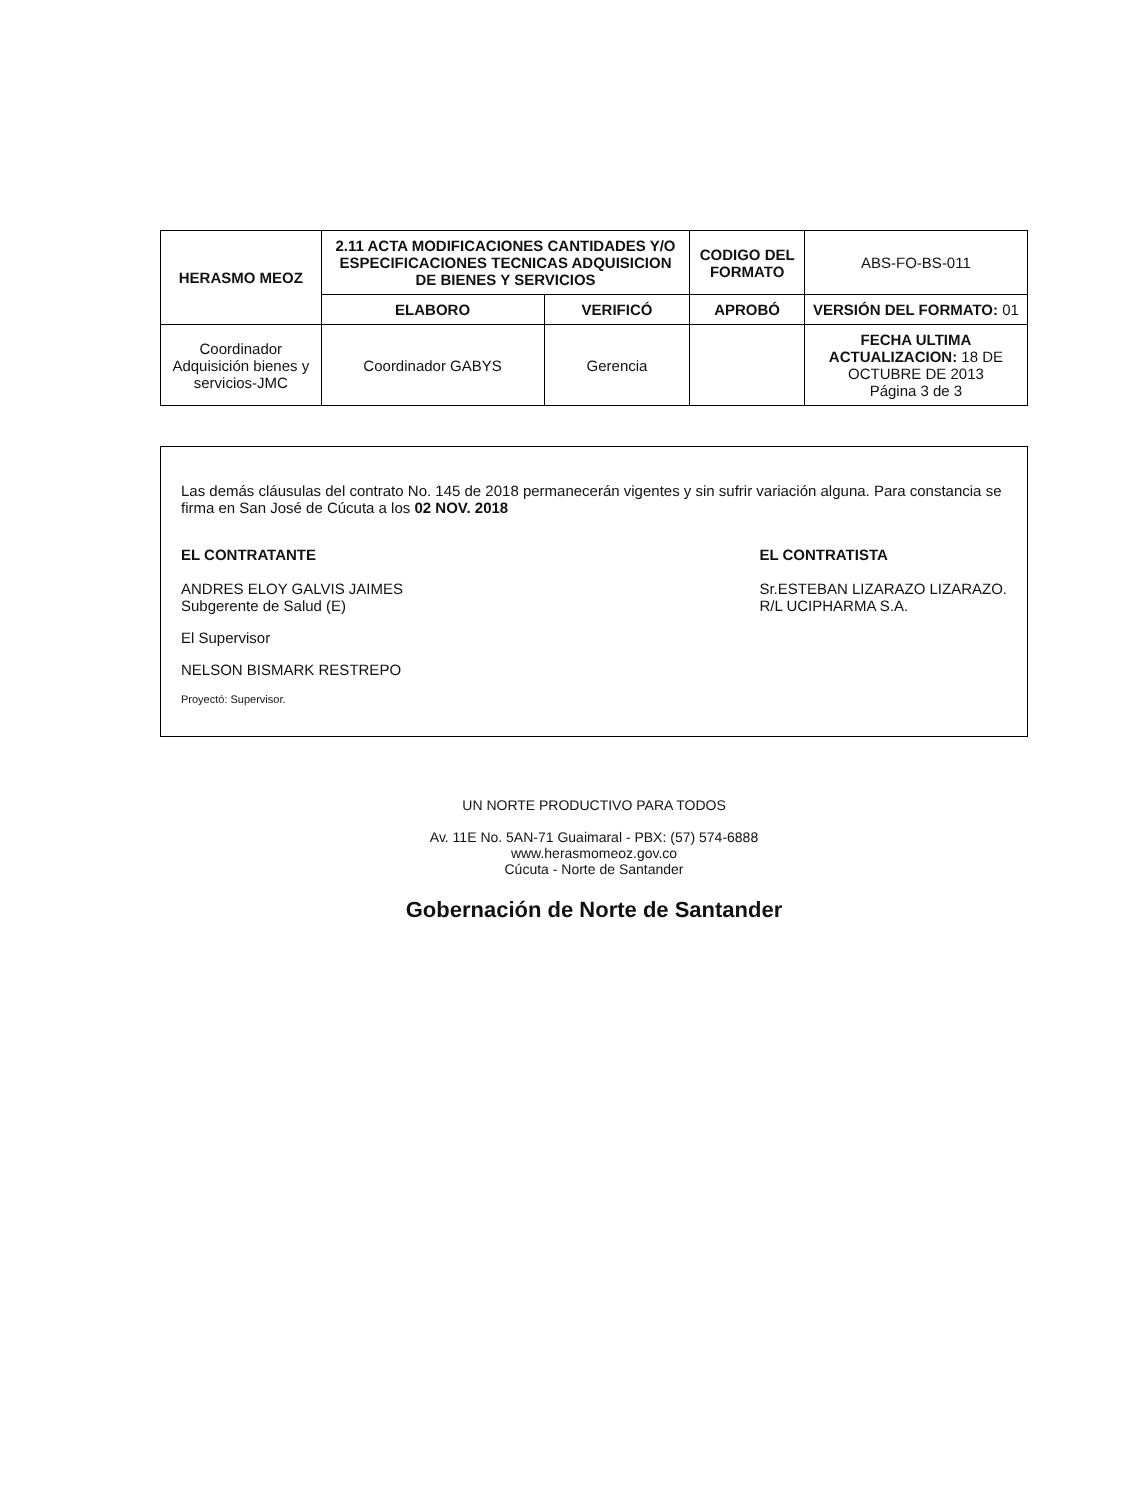| HERASMO MEOZ | 2.11 ACTA MODIFICACIONES CANTIDADES Y/O ESPECIFICACIONES TECNICAS ADQUISICION DE BIENES Y SERVICIOS | | CODIGO DEL FORMATO | ABS-FO-BS-011 |
| | ELABORO | VERIFICÓ | APROBÓ | VERSIÓN DEL FORMATO: 01 |
| Coordinador Adquisición bienes y servicios-JMC | Coordinador GABYS | Gerencia | | FECHA ULTIMA ACTUALIZACION: 18 DE OCTUBRE DE 2013 Página 3 de 3 |
Las demás cláusulas del contrato No. 145 de 2018 permanecerán vigentes y sin sufrir variación alguna. Para constancia se firma en San José de Cúcuta a los 02 NOV. 2018
EL CONTRATANTE
ANDRES ELOY GALVIS JAIMES
Subgerente de Salud (E)
EL CONTRATISTA
Sr.ESTEBAN LIZARAZO LIZARAZO.
R/L UCIPHARMA S.A.
El Supervisor
NELSON BISMARK RESTREPO
Proyectó: Supervisor.
UN NORTE PRODUCTIVO PARA TODOS
Av. 11E No. 5AN-71 Guaimaral - PBX: (57) 574-6888
www.herasmomeoz.gov.co
Cúcuta - Norte de Santander
Gobernación de Norte de Santander